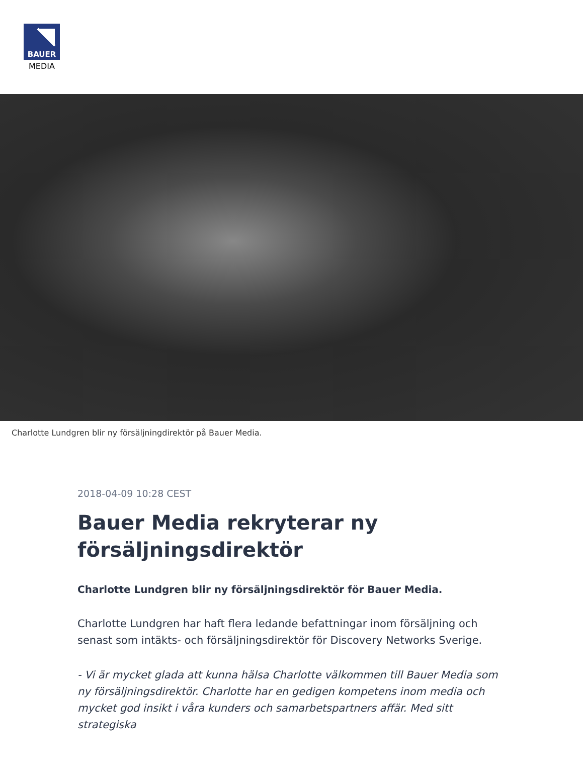BAUER
MEDIA
Charlotte Lundgren blir ny försäljningdirektör på Bauer Media.
2018-04-09 10:28 CEST
Bauer Media rekryterar ny försäljningsdirektör
Charlotte Lundgren blir ny försäljningsdirektör för Bauer Media.
Charlotte Lundgren har haft flera ledande befattningar inom försäljning och senast som intäkts- och försäljningsdirektör för Discovery Networks Sverige.
- Vi är mycket glada att kunna hälsa Charlotte välkommen till Bauer Media som ny försäljningsdirektör. Charlotte har en gedigen kompetens inom media och mycket god insikt i våra kunders och samarbetspartners affär. Med sitt strategiska